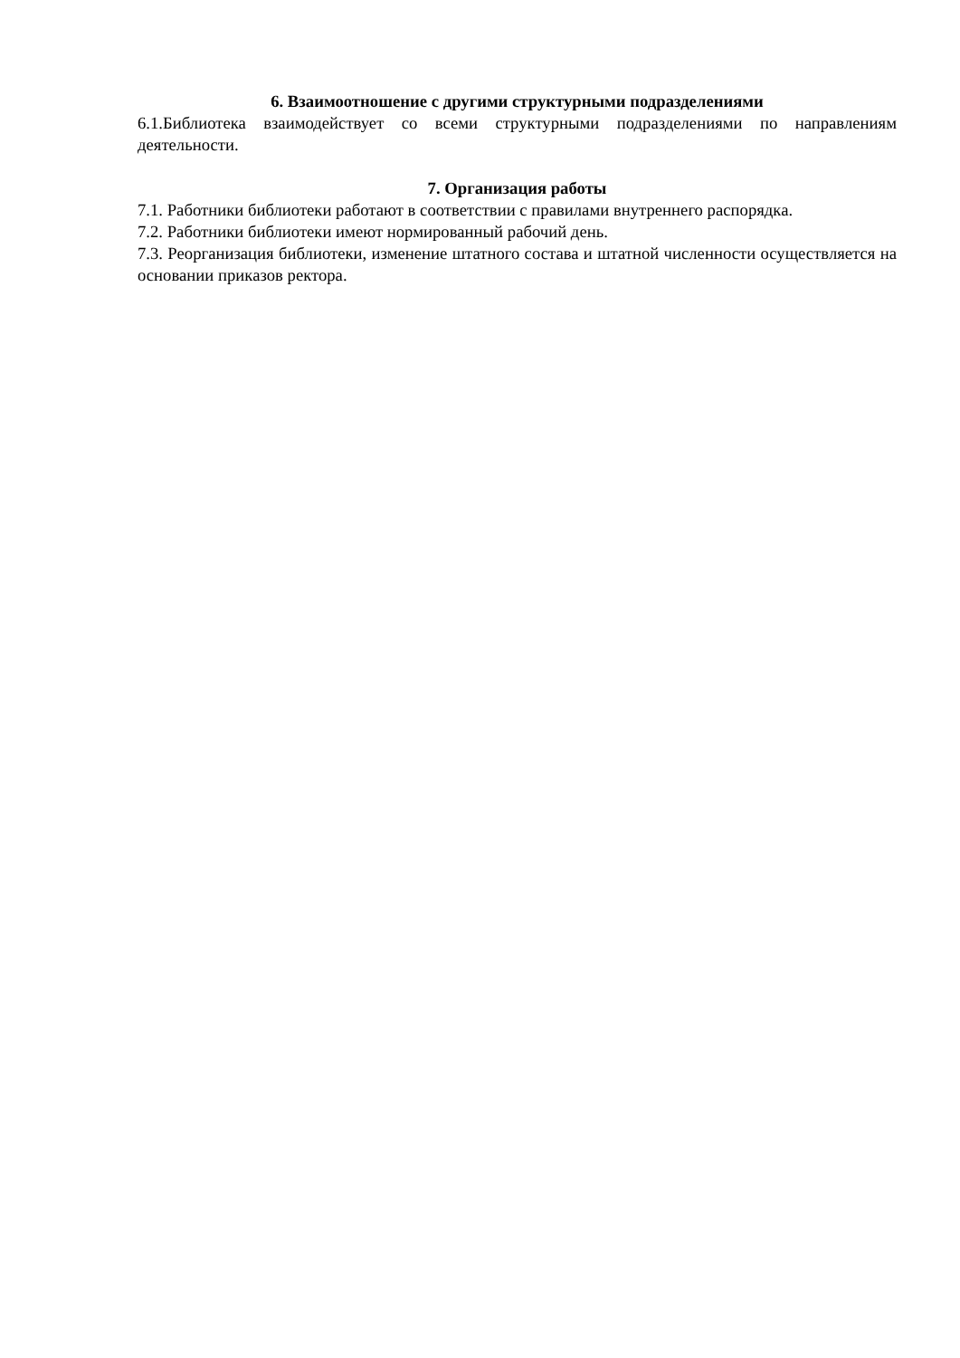6. Взаимоотношение с другими структурными подразделениями
6.1.Библиотека взаимодействует со всеми структурными подразделениями по направлениям деятельности.
7. Организация работы
7.1. Работники библиотеки работают в соответствии с правилами внутреннего распорядка.
7.2. Работники библиотеки имеют нормированный рабочий день.
7.3. Реорганизация библиотеки, изменение штатного состава и штатной численности осуществляется на основании приказов ректора.